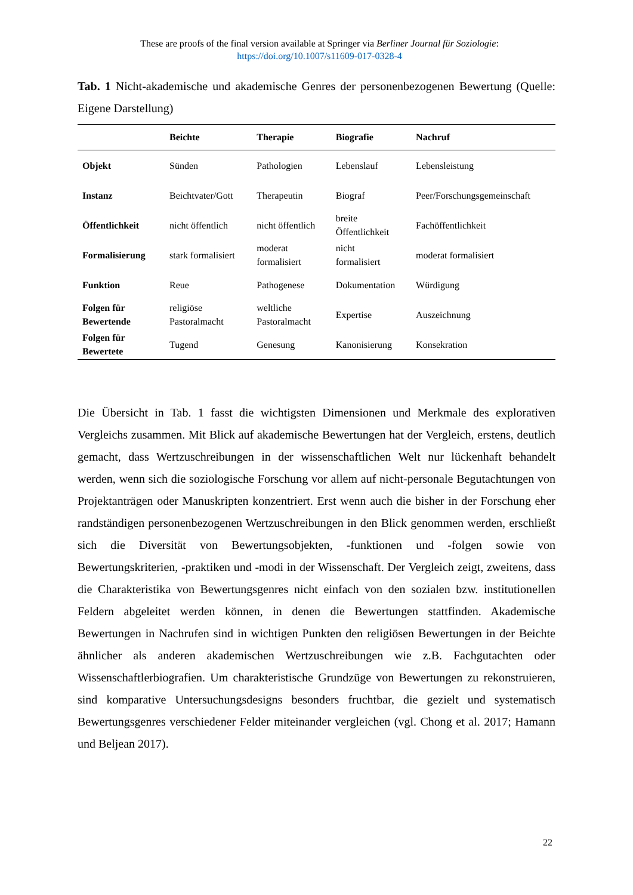These are proofs of the final version available at Springer via Berliner Journal für Soziologie:
https://doi.org/10.1007/s11609-017-0328-4
Tab. 1 Nicht-akademische und akademische Genres der personenbezogenen Bewertung (Quelle: Eigene Darstellung)
| | Beichte | Therapie | Biografie | Nachruf |
| --- | --- | --- | --- | --- |
| Objekt | Sünden | Pathologien | Lebenslauf | Lebensleistung |
| Instanz | Beichtvater/Gott | Therapeutin | Biograf | Peer/Forschungsgemeinschaft |
| Öffentlichkeit | nicht öffentlich | nicht öffentlich | breite Öffentlichkeit | Fachöffentlichkeit |
| Formalisierung | stark formalisiert | moderat formalisiert | nicht formalisiert | moderat formalisiert |
| Funktion | Reue | Pathogenese | Dokumentation | Würdigung |
| Folgen für Bewertende | religiöse Pastoralmacht | weltliche Pastoralmacht | Expertise | Auszeichnung |
| Folgen für Bewertete | Tugend | Genesung | Kanonisierung | Konsekration |
Die Übersicht in Tab. 1 fasst die wichtigsten Dimensionen und Merkmale des explorativen Vergleichs zusammen. Mit Blick auf akademische Bewertungen hat der Vergleich, erstens, deutlich gemacht, dass Wertzuschreibungen in der wissenschaftlichen Welt nur lückenhaft behandelt werden, wenn sich die soziologische Forschung vor allem auf nicht-personale Begutachtungen von Projektanträgen oder Manuskripten konzentriert. Erst wenn auch die bisher in der Forschung eher randständigen personenbezogenen Wertzuschreibungen in den Blick genommen werden, erschließt sich die Diversität von Bewertungsobjekten, -funktionen und -folgen sowie von Bewertungskriterien, -praktiken und -modi in der Wissenschaft. Der Vergleich zeigt, zweitens, dass die Charakteristika von Bewertungsgenres nicht einfach von den sozialen bzw. institutionellen Feldern abgeleitet werden können, in denen die Bewertungen stattfinden. Akademische Bewertungen in Nachrufen sind in wichtigen Punkten den religiösen Bewertungen in der Beichte ähnlicher als anderen akademischen Wertzuschreibungen wie z.B. Fachgutachten oder Wissenschaftlerbiografien. Um charakteristische Grundzüge von Bewertungen zu rekonstruieren, sind komparative Untersuchungsdesigns besonders fruchtbar, die gezielt und systematisch Bewertungsgenres verschiedener Felder miteinander vergleichen (vgl. Chong et al. 2017; Hamann und Beljean 2017).
22